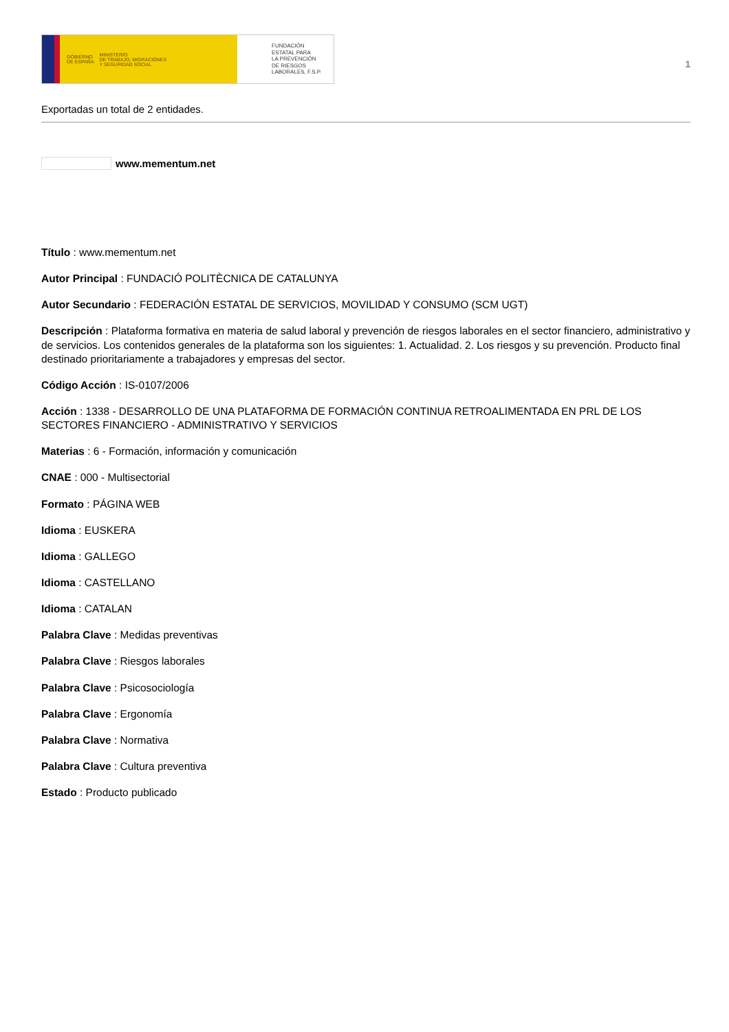GOBIERNO
DE ESPAÑA MINISTERIO
DE TRABAJO, MIGRACIONES
Y SEGURIDAD SOCIAL
FUNDACIÓN
ESTATAL PARA
LA PREVENCIÓN
DE RIESGOS
LABORALES, F.S.P.
1
Exportadas un total de 2 entidades.
www.mementum.net
Título : www.mementum.net
Autor Principal : FUNDACIÓ POLITÈCNICA DE CATALUNYA
Autor Secundario : FEDERACIÓN ESTATAL DE SERVICIOS, MOVILIDAD Y CONSUMO (SCM UGT)
Descripción : Plataforma formativa en materia de salud laboral y prevención de riesgos laborales en el sector financiero, administrativo y de servicios. Los contenidos generales de la plataforma son los siguientes: 1. Actualidad. 2. Los riesgos y su prevención. Producto final destinado prioritariamente a trabajadores y empresas del sector.
Código Acción : IS-0107/2006
Acción : 1338 - DESARROLLO DE UNA PLATAFORMA DE FORMACIÓN CONTINUA RETROALIMENTADA EN PRL DE LOS SECTORES FINANCIERO - ADMINISTRATIVO Y SERVICIOS
Materias : 6 - Formación, información y comunicación
CNAE : 000 - Multisectorial
Formato : PÁGINA WEB
Idioma : EUSKERA
Idioma : GALLEGO
Idioma : CASTELLANO
Idioma : CATALAN
Palabra Clave : Medidas preventivas
Palabra Clave : Riesgos laborales
Palabra Clave : Psicosociología
Palabra Clave : Ergonomía
Palabra Clave : Normativa
Palabra Clave : Cultura preventiva
Estado : Producto publicado